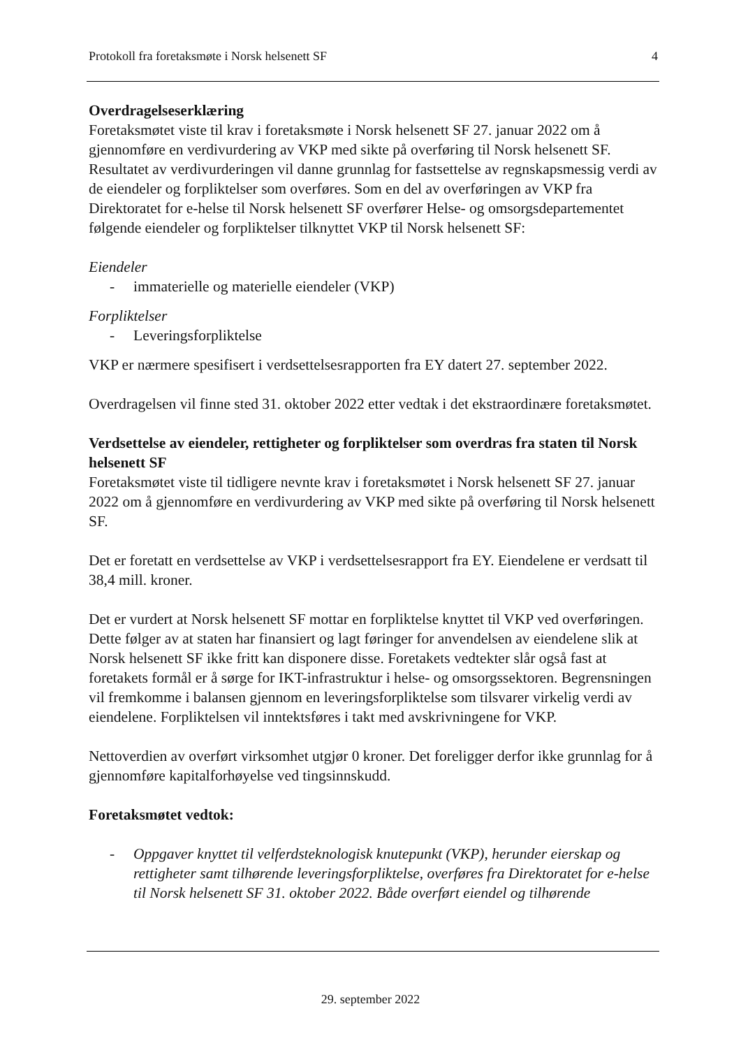Protokoll fra foretaksmøte i Norsk helsenett SF 4
Overdragelseserklæring
Foretaksmøtet viste til krav i foretaksmøte i Norsk helsenett SF 27. januar 2022 om å gjennomføre en verdivurdering av VKP med sikte på overføring til Norsk helsenett SF. Resultatet av verdivurderingen vil danne grunnlag for fastsettelse av regnskapsmessig verdi av de eiendeler og forpliktelser som overføres. Som en del av overføringen av VKP fra Direktoratet for e-helse til Norsk helsenett SF overfører Helse- og omsorgsdepartementet følgende eiendeler og forpliktelser tilknyttet VKP til Norsk helsenett SF:
Eiendeler
- immaterielle og materielle eiendeler (VKP)
Forpliktelser
- Leveringsforpliktelse
VKP er nærmere spesifisert i verdsettelsesrapporten fra EY datert 27. september 2022.
Overdragelsen vil finne sted 31. oktober 2022 etter vedtak i det ekstraordinære foretaksmøtet.
Verdsettelse av eiendeler, rettigheter og forpliktelser som overdras fra staten til Norsk helsenett SF
Foretaksmøtet viste til tidligere nevnte krav i foretaksmøtet i Norsk helsenett SF 27. januar 2022 om å gjennomføre en verdivurdering av VKP med sikte på overføring til Norsk helsenett SF.
Det er foretatt en verdsettelse av VKP i verdsettelsesrapport fra EY. Eiendelene er verdsatt til 38,4 mill. kroner.
Det er vurdert at Norsk helsenett SF mottar en forpliktelse knyttet til VKP ved overføringen. Dette følger av at staten har finansiert og lagt føringer for anvendelsen av eiendelene slik at Norsk helsenett SF ikke fritt kan disponere disse. Foretakets vedtekter slår også fast at foretakets formål er å sørge for IKT-infrastruktur i helse- og omsorgssektoren. Begrensningen vil fremkomme i balansen gjennom en leveringsforpliktelse som tilsvarer virkelig verdi av eiendelene. Forpliktelsen vil inntektsføres i takt med avskrivningene for VKP.
Nettoverdien av overført virksomhet utgjør 0 kroner. Det foreligger derfor ikke grunnlag for å gjennomføre kapitalforhøyelse ved tingsinnskudd.
Foretaksmøtet vedtok:
- Oppgaver knyttet til velferdsteknologisk knutepunkt (VKP), herunder eierskap og rettigheter samt tilhørende leveringsforpliktelse, overføres fra Direktoratet for e-helse til Norsk helsenett SF 31. oktober 2022. Både overført eiendel og tilhørende
29. september 2022